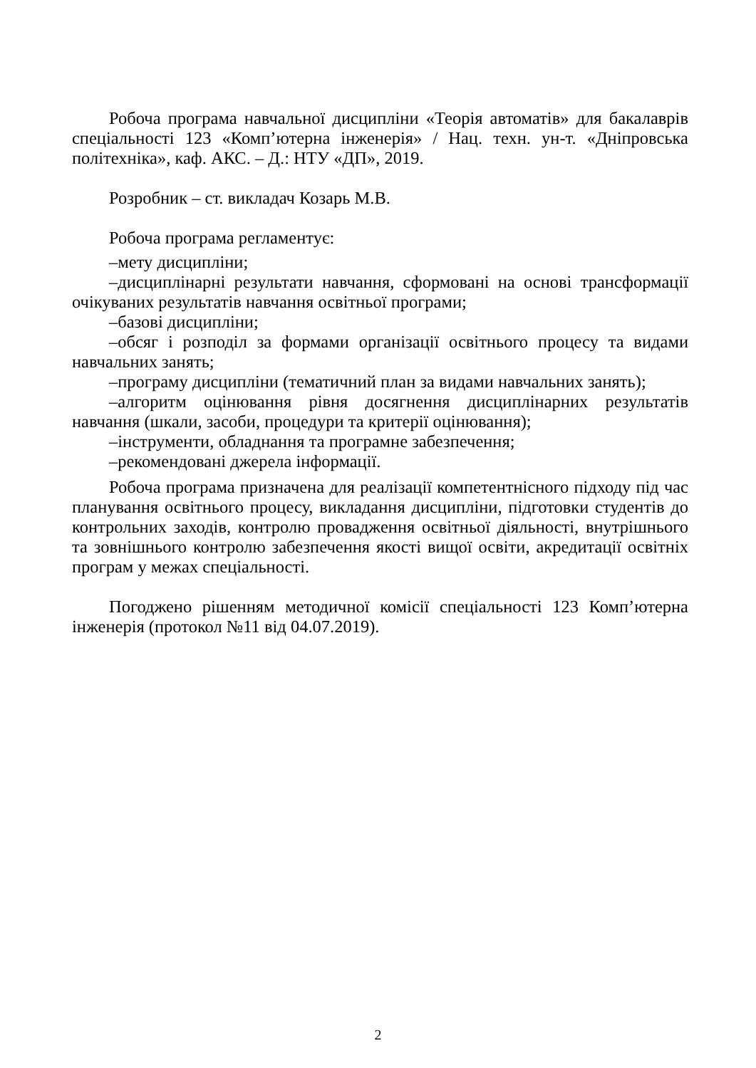Робоча програма навчальної дисципліни «Теорія автоматів» для бакалаврів спеціальності 123 «Комп’ютерна інженерія» / Нац. техн. ун-т. «Дніпровська політехніка», каф. АКС. – Д.: НТУ «ДП», 2019.
Розробник – ст. викладач Козарь М.В.
Робоча програма регламентує:
–мету дисципліни;
–дисциплінарні результати навчання, сформовані на основі трансформації очікуваних результатів навчання освітньої програми;
–базові дисципліни;
–обсяг і розподіл за формами організації освітнього процесу та видами навчальних занять;
–програму дисципліни (тематичний план за видами навчальних занять);
–алгоритм оцінювання рівня досягнення дисциплінарних результатів навчання (шкали, засоби, процедури та критерії оцінювання);
–інструменти, обладнання та програмне забезпечення;
–рекомендовані джерела інформації.
Робоча програма призначена для реалізації компетентнісного підходу під час планування освітнього процесу, викладання дисципліни, підготовки студентів до контрольних заходів, контролю провадження освітньої діяльності, внутрішнього та зовнішнього контролю забезпечення якості вищої освіти, акредитації освітніх програм у межах спеціальності.
Погоджено рішенням методичної комісії спеціальності 123 Комп’ютерна інженерія (протокол №11 від 04.07.2019).
2